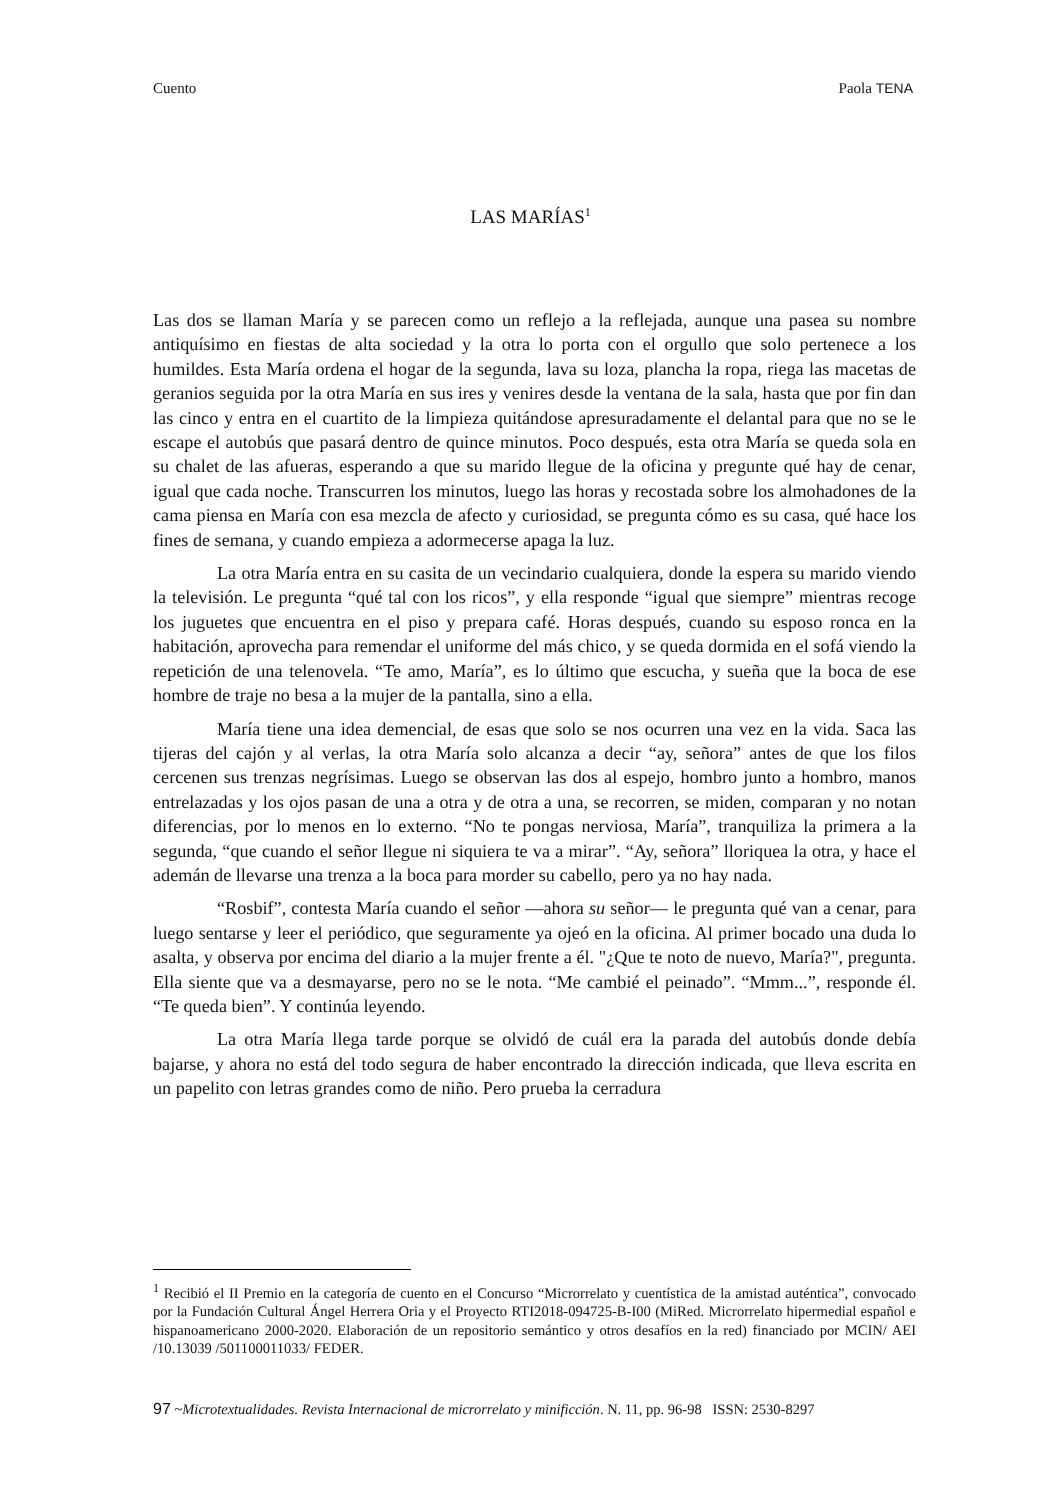Cuento Paola TENA
LAS MARÍAS<sup>1</sup>
Las dos se llaman María y se parecen como un reflejo a la reflejada, aunque una pasea su nombre antiquísimo en fiestas de alta sociedad y la otra lo porta con el orgullo que solo pertenece a los humildes. Esta María ordena el hogar de la segunda, lava su loza, plancha la ropa, riega las macetas de geranios seguida por la otra María en sus ires y venires desde la ventana de la sala, hasta que por fin dan las cinco y entra en el cuartito de la limpieza quitándose apresuradamente el delantal para que no se le escape el autobús que pasará dentro de quince minutos. Poco después, esta otra María se queda sola en su chalet de las afueras, esperando a que su marido llegue de la oficina y pregunte qué hay de cenar, igual que cada noche. Transcurren los minutos, luego las horas y recostada sobre los almohadones de la cama piensa en María con esa mezcla de afecto y curiosidad, se pregunta cómo es su casa, qué hace los fines de semana, y cuando empieza a adormecerse apaga la luz.
La otra María entra en su casita de un vecindario cualquiera, donde la espera su marido viendo la televisión. Le pregunta “qué tal con los ricos”, y ella responde “igual que siempre” mientras recoge los juguetes que encuentra en el piso y prepara café. Horas después, cuando su esposo ronca en la habitación, aprovecha para remendar el uniforme del más chico, y se queda dormida en el sofá viendo la repetición de una telenovela. “Te amo, María”, es lo último que escucha, y sueña que la boca de ese hombre de traje no besa a la mujer de la pantalla, sino a ella.
María tiene una idea demencial, de esas que solo se nos ocurren una vez en la vida. Saca las tijeras del cajón y al verlas, la otra María solo alcanza a decir “ay, señora” antes de que los filos cercenen sus trenzas negrísimas. Luego se observan las dos al espejo, hombro junto a hombro, manos entrelazadas y los ojos pasan de una a otra y de otra a una, se recorren, se miden, comparan y no notan diferencias, por lo menos en lo externo. “No te pongas nerviosa, María”, tranquiliza la primera a la segunda, “que cuando el señor llegue ni siquiera te va a mirar”. “Ay, señora” lloriquea la otra, y hace el ademán de llevarse una trenza a la boca para morder su cabello, pero ya no hay nada.
“Rosbif”, contesta María cuando el señor —ahora su señor— le pregunta qué van a cenar, para luego sentarse y leer el periódico, que seguramente ya ojeó en la oficina. Al primer bocado una duda lo asalta, y observa por encima del diario a la mujer frente a él. "¿Que te noto de nuevo, María?", pregunta. Ella siente que va a desmayarse, pero no se le nota. “Me cambié el peinado”. “Mmm...”, responde él. “Te queda bien”. Y continúa leyendo.
La otra María llega tarde porque se olvidó de cuál era la parada del autobús donde debía bajarse, y ahora no está del todo segura de haber encontrado la dirección indicada, que lleva escrita en un papelito con letras grandes como de niño. Pero prueba la cerradura
<sup>1</sup> Recibió el II Premio en la categoría de cuento en el Concurso “Microrrelato y cuentística de la amistad auténtica”, convocado por la Fundación Cultural Ángel Herrera Oria y el Proyecto RTI2018-094725-B-I00 (MiRed. Microrrelato hipermedial español e hispanoamericano 2000-2020. Elaboración de un repositorio semántico y otros desafíos en la red) financiado por MCIN/ AEI /10.13039 /501100011033/ FEDER.
97 ~Microtextualidades. Revista Internacional de microrrelato y minificción. N. 11, pp. 96-98 ISSN: 2530-8297